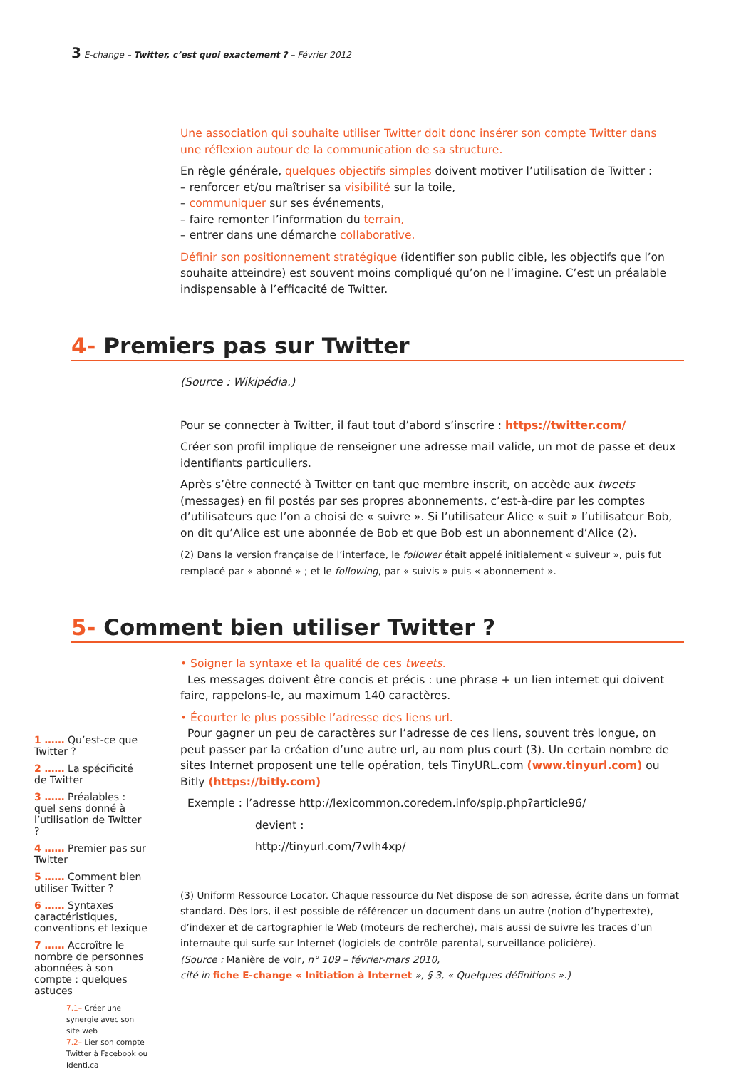3 E-change – Twitter, c’est quoi exactement ? – Février 2012
Une association qui souhaite utiliser Twitter doit donc insérer son compte Twitter dans une réflexion autour de la communication de sa structure.
En règle générale, quelques objectifs simples doivent motiver l’utilisation de Twitter :
– renforcer et/ou maîtriser sa visibilité sur la toile,
– communiquer sur ses événements,
– faire remonter l’information du terrain,
– entrer dans une démarche collaborative.
Définir son positionnement stratégique (identifier son public cible, les objectifs que l’on souhaite atteindre) est souvent moins compliqué qu’on ne l’imagine. C’est un préalable indispensable à l’efficacité de Twitter.
4- Premiers pas sur Twitter
(Source : Wikipédia.)
Pour se connecter à Twitter, il faut tout d’abord s’inscrire : https://twitter.com/
Créer son profil implique de renseigner une adresse mail valide, un mot de passe et deux identifiants particuliers.
Après s’être connecté à Twitter en tant que membre inscrit, on accède aux tweets (messages) en fil postés par ses propres abonnements, c’est-à-dire par les comptes d’utilisateurs que l’on a choisi de « suivre ». Si l’utilisateur Alice « suit » l’utilisateur Bob, on dit qu’Alice est une abonnée de Bob et que Bob est un abonnement d’Alice (2).
(2) Dans la version française de l’interface, le follower était appelé initialement « suiveur », puis fut remplacé par « abonné » ; et le following, par « suivis » puis « abonnement ».
5- Comment bien utiliser Twitter ?
1 …… Qu’est-ce que Twitter ?
2 …… La spécificité de Twitter
3 …… Préalables : quel sens donné à l’utilisation de Twitter ?
4 …… Premier pas sur Twitter
5 …… Comment bien utiliser Twitter ?
6 …… Syntaxes caractéristiques, conventions et lexique
7 …… Accroître le nombre de personnes abonnées à son compte : quelques astuces
7.1– Créer une synergie avec son site web
7.2– Lier son compte Twitter à Facebook ou Identi.ca
• Soigner la syntaxe et la qualité de ces tweets.
Les messages doivent être concis et précis : une phrase + un lien internet qui doivent faire, rappelons-le, au maximum 140 caractères.
• Écourter le plus possible l’adresse des liens url.
Pour gagner un peu de caractères sur l’adresse de ces liens, souvent très longue, on peut passer par la création d’une autre url, au nom plus court (3). Un certain nombre de sites Internet proposent une telle opération, tels TinyURL.com (www.tinyurl.com) ou Bitly (https://bitly.com)
Exemple : l’adresse http://lexicommon.coredem.info/spip.php?article96/
devient :
http://tinyurl.com/7wlh4xp/
(3) Uniform Ressource Locator. Chaque ressource du Net dispose de son adresse, écrite dans un format standard. Dès lors, il est possible de référencer un document dans un autre (notion d’hypertexte), d’indexer et de cartographier le Web (moteurs de recherche), mais aussi de suivre les traces d’un internaute qui surfe sur Internet (logiciels de contrôle parental, surveillance policière).
(Source : Manière de voir, n° 109 – février-mars 2010,
cité in fiche E-change « Initiation à Internet », § 3, « Quelques définitions ».)